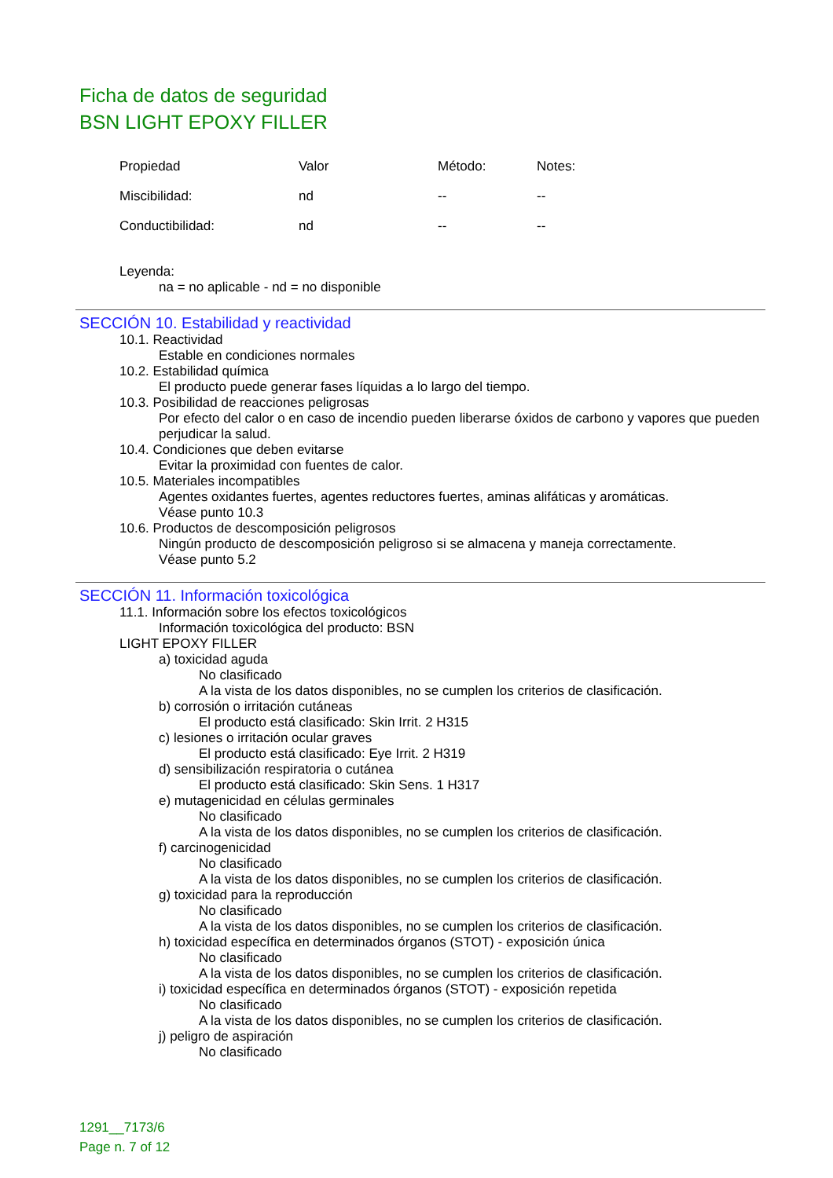Ficha de datos de seguridad
BSN LIGHT EPOXY FILLER
| Propiedad | Valor | Método: | Notes: |
| Miscibilidad: | nd | -- | -- |
| Conductibilidad: | nd | -- | -- |
Leyenda:
na = no aplicable - nd = no disponible
SECCIÓN 10. Estabilidad y reactividad
10.1. Reactividad
Estable en condiciones normales
10.2. Estabilidad química
El producto puede generar fases líquidas a lo largo del tiempo.
10.3. Posibilidad de reacciones peligrosas
Por efecto del calor o en caso de incendio pueden liberarse óxidos de carbono y vapores que pueden perjudicar la salud.
10.4. Condiciones que deben evitarse
Evitar la proximidad con fuentes de calor.
10.5. Materiales incompatibles
Agentes oxidantes fuertes, agentes reductores fuertes, aminas alifáticas y aromáticas.
Véase punto 10.3
10.6. Productos de descomposición peligrosos
Ningún producto de descomposición peligroso si se almacena y maneja correctamente.
Véase punto 5.2
SECCIÓN 11. Información toxicológica
11.1. Información sobre los efectos toxicológicos
Información toxicológica del producto: BSN
LIGHT EPOXY FILLER
a) toxicidad aguda
No clasificado
A la vista de los datos disponibles, no se cumplen los criterios de clasificación.
b) corrosión o irritación cutáneas
El producto está clasificado: Skin Irrit. 2 H315
c) lesiones o irritación ocular graves
El producto está clasificado: Eye Irrit. 2 H319
d) sensibilización respiratoria o cutánea
El producto está clasificado: Skin Sens. 1 H317
e) mutagenicidad en células germinales
No clasificado
A la vista de los datos disponibles, no se cumplen los criterios de clasificación.
f) carcinogenicidad
No clasificado
A la vista de los datos disponibles, no se cumplen los criterios de clasificación.
g) toxicidad para la reproducción
No clasificado
A la vista de los datos disponibles, no se cumplen los criterios de clasificación.
h) toxicidad específica en determinados órganos (STOT) - exposición única
No clasificado
A la vista de los datos disponibles, no se cumplen los criterios de clasificación.
i) toxicidad específica en determinados órganos (STOT) - exposición repetida
No clasificado
A la vista de los datos disponibles, no se cumplen los criterios de clasificación.
j) peligro de aspiración
No clasificado
1291__7173/6
Page n. 7 of 12